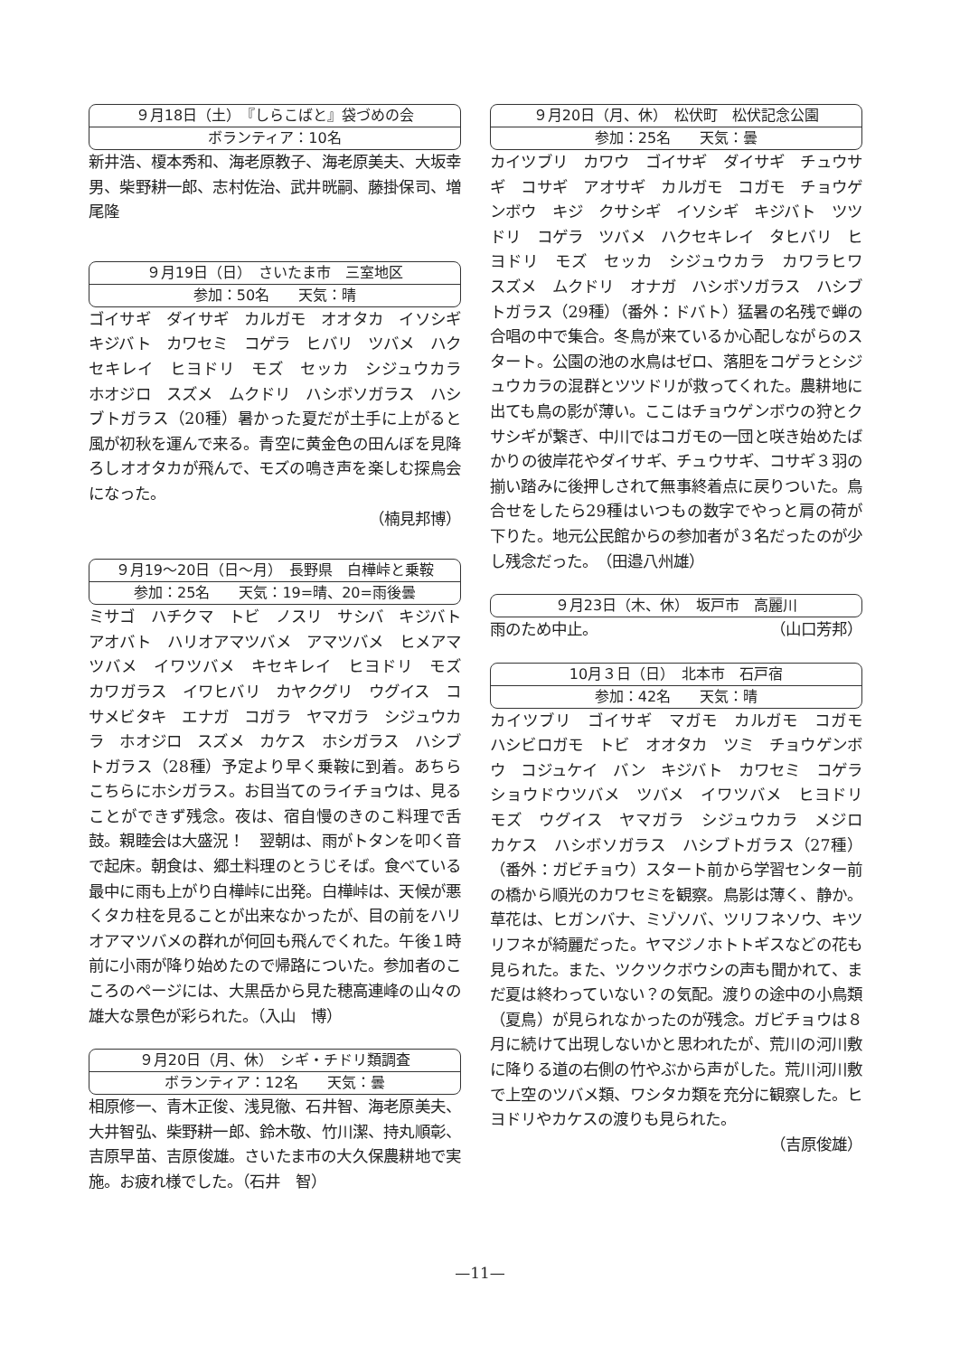９月18日（土）　『しらこばと』袋づめの会
ボランティア：10名
新井浩、榎本秀和、海老原教子、海老原美夫、大坂幸男、柴野耕一郎、志村佐治、武井晄嗣、藤掛保司、増尾隆
９月19日（日）　さいたま市　三室地区
参加：50名　　天気：晴
ゴイサギ　ダイサギ　カルガモ　オオタカ　イソシギ　キジバト　カワセミ　コゲラ　ヒバリ　ツバメ　ハクセキレイ　ヒヨドリ　モズ　セッカ　シジュウカラ　ホオジロ　スズメ　ムクドリ　ハシボソガラス　ハシブトガラス（20種）暑かった夏だが土手に上がると風が初秋を運んで来る。青空に黄金色の田んぼを見降ろしオオタカが飛んで、モズの鳴き声を楽しむ探鳥会になった。
（楠見邦博）
９月19～20日（日～月）　長野県　白樺峠と乗鞍
参加：25名　　天気：19=晴、20=雨後曇
ミサゴ　ハチクマ　トビ　ノスリ　サシバ　キジバト　アオバト　ハリオアマツバメ　アマツバメ　ヒメアマツバメ　イワツバメ　キセキレイ　ヒヨドリ　モズ　カワガラス　イワヒバリ　カヤクグリ　ウグイス　コサメビタキ　エナガ　コガラ　ヤマガラ　シジュウカラ　ホオジロ　スズメ　カケス　ホシガラス　ハシブトガラス（28種）予定より早く乗鞍に到着。あちらこちらにホシガラス。お目当てのライチョウは、見ることができず残念。夜は、宿自慢のきのこ料理で舌鼓。親睦会は大盛況！　翌朝は、雨がトタンを叩く音で起床。朝食は、郷土料理のとうじそば。食べている最中に雨も上がり白樺峠に出発。白樺峠は、天候が悪くタカ柱を見ることが出来なかったが、目の前をハリオアマツバメの群れが何回も飛んでくれた。午後１時前に小雨が降り始めたので帰路についた。参加者のこころのページには、大黒岳から見た穂高連峰の山々の雄大な景色が彩られた。（入山　博）
９月20日（月、休）　シギ・チドリ類調査
ボランティア：12名　　天気：曇
相原修一、青木正俊、浅見徹、石井智、海老原美夫、大井智弘、柴野耕一郎、鈴木敬、竹川潔、持丸順彰、吉原早苗、吉原俊雄。さいたま市の大久保農耕地で実施。お疲れ様でした。（石井　智）
９月20日（月、休）　松伏町　松伏記念公園
参加：25名　　天気：曇
カイツブリ　カワウ　ゴイサギ　ダイサギ　チュウサギ　コサギ　アオサギ　カルガモ　コガモ　チョウゲンボウ　キジ　クサシギ　イソシギ　キジバト　ツツドリ　コゲラ　ツバメ　ハクセキレイ　タヒバリ　ヒヨドリ　モズ　セッカ　シジュウカラ　カワラヒワ　スズメ　ムクドリ　オナガ　ハシボソガラス　ハシブトガラス（29種）（番外：ドバト）猛暑の名残で蝉の合唱の中で集合。冬鳥が来ているか心配しながらのスタート。公園の池の水鳥はゼロ、落胆をコゲラとシジュウカラの混群とツツドリが救ってくれた。農耕地に出ても鳥の影が薄い。ここはチョウゲンボウの狩とクサシギが繋ぎ、中川ではコガモの一団と咲き始めたばかりの彼岸花やダイサギ、チュウサギ、コサギ３羽の揃い踏みに後押しされて無事終着点に戻りついた。鳥合せをしたら29種はいつもの数字でやっと肩の荷が下りた。地元公民館からの参加者が３名だったのが少し残念だった。　（田邉八州雄）
９月23日（木、休）　坂戸市　高麗川
雨のため中止。 （山口芳邦）
10月３日（日）　北本市　石戸宿
参加：42名　　天気：晴
カイツブリ　ゴイサギ　マガモ　カルガモ　コガモ　ハシビロガモ　トビ　オオタカ　ツミ　チョウゲンボウ　コジュケイ　バン　キジバト　カワセミ　コゲラ　ショウドウツバメ　ツバメ　イワツバメ　ヒヨドリ　モズ　ウグイス　ヤマガラ　シジュウカラ　メジロ　カケス　ハシボソガラス　ハシブトガラス（27種）（番外：ガビチョウ）スタート前から学習センター前の橋から順光のカワセミを観察。鳥影は薄く、静か。草花は、ヒガンバナ、ミゾソバ、ツリフネソウ、キツリフネが綺麗だった。ヤマジノホトトギスなどの花も見られた。また、ツクツクボウシの声も聞かれて、まだ夏は終わっていない？の気配。渡りの途中の小鳥類（夏鳥）が見られなかったのが残念。ガビチョウは８月に続けて出現しないかと思われたが、荒川の河川敷に降りる道の右側の竹やぶから声がした。荒川河川敷で上空のツバメ類、ワシタカ類を充分に観察した。ヒヨドリやカケスの渡りも見られた。
（吉原俊雄）
—11—